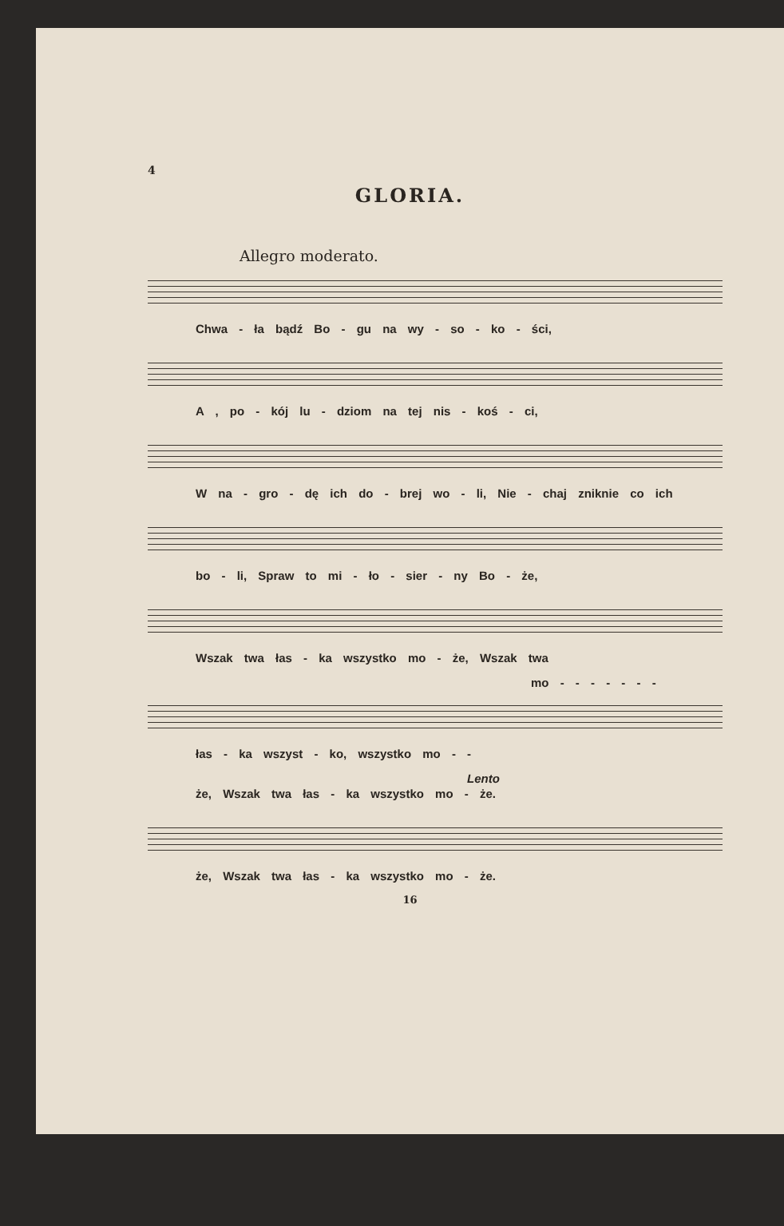4
GLORIA.
Allegro moderato.
Chwa - ła bądź Bo - gu na wy - so - ko - ści,
A , po - kój lu - dziom na tej nis - koś - ci,
W na - gro - dę ich do - brej wo - li, Nie - chaj zniknie co ich
bo - li, Spraw to mi - ło - sier - ny Bo - że,
Wszak twa łas - ka wszystko mo - że, Wszak twa
mo - - - - - - -
łas - ka wszyst - ko, wszystko mo - -
Lento
że, Wszak twa łas - ka wszystko mo - że.
że, Wszak twa łas - ka wszystko mo - że.
16